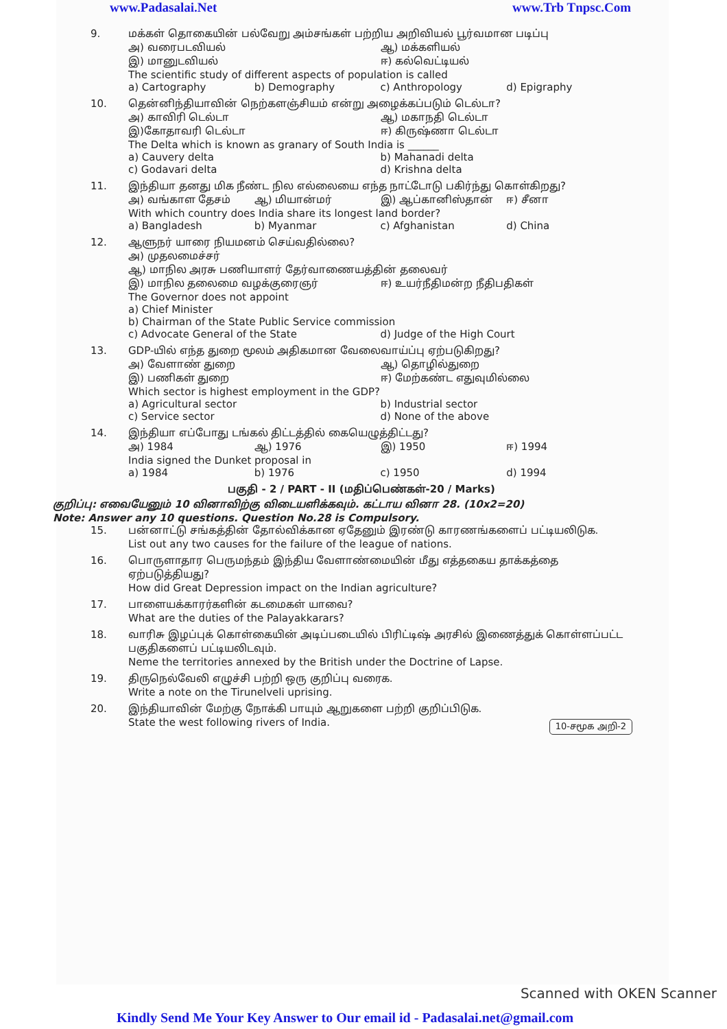www.Padasalai.Net www.Trb Tnpsc.Com
9. மக்கள் தொகையின் பல்வேறு அம்சங்கள் பற்றிய அறிவியல் பூர்வமான படிப்பு
அ) வரைபடவியல் ஆ) மக்களியல்
இ) மானுடவியல் ஈ) கல்வெட்டியல்
The scientific study of different aspects of population is called
a) Cartography b) Demography c) Anthropology d) Epigraphy
10. தென்னிந்தியாவின் நெற்களஞ்சியம் என்று அழைக்கப்படும் டெல்டா?
அ) காவிரி டெல்டா ஆ) மகாநதி டெல்டா
இ)கோதாவரி டெல்டா ஈ) கிருஷ்ணா டெல்டா
The Delta which is known as granary of South India is ______
a) Cauvery delta b) Mahanadi delta
c) Godavari delta d) Krishna delta
11. இந்தியா தனது மிக நீண்ட நில எல்லையை எந்த நாட்டோடு பகிர்ந்து கொள்கிறது?
அ) வங்காள தேசம் ஆ) மியான்மர் இ) ஆப்கானிஸ்தான் ஈ) சீனா
With which country does India share its longest land border?
a) Bangladesh b) Myanmar c) Afghanistan d) China
12. ஆளுநர் யாரை நியமனம் செய்வதில்லை?
அ) முதலமைச்சர்
ஆ) மாநில அரசு பணியாளர் தேர்வாணையத்தின் தலைவர்
இ) மாநில தலைமை வழக்குரைஞர் ஈ) உயர்நீதிமன்ற நீதிபதிகள்
The Governor does not appoint
a) Chief Minister
b) Chairman of the State Public Service commission
c) Advocate General of the State d) Judge of the High Court
13. GDP-யில் எந்த துறை மூலம் அதிகமான வேலைவாய்ப்பு ஏற்படுகிறது?
அ) வேளாண் துறை ஆ) தொழில்துறை
இ) பணிகள் துறை ஈ) மேற்கண்ட எதுவுமில்லை
Which sector is highest employment in the GDP?
a) Agricultural sector b) Industrial sector
c) Service sector d) None of the above
14. இந்தியா எப்போது டங்கல் திட்டத்தில் கையெழுத்திட்டது?
அ) 1984 ஆ) 1976 இ) 1950 ஈ) 1994
India signed the Dunket proposal in
a) 1984 b) 1976 c) 1950 d) 1994
பகுதி - 2 / PART - II (மதிப்பெண்கள்-20 / Marks)
குறிப்பு: எவையேனும் 10 வினாவிற்கு விடையளிக்கவும். கட்டாய வினா 28. (10x2=20)
Note: Answer any 10 questions. Question No.28 is Compulsory.
15. பன்னாட்டு சங்கத்தின் தோல்விக்கான ஏதேனும் இரண்டு காரணங்களைப் பட்டியலிடுக.
List out any two causes for the failure of the league of nations.
16. பொருளாதார பெருமந்தம் இந்திய வேளாண்மையின் மீது எத்தகைய தாக்கத்தை ஏற்படுத்தியது?
How did Great Depression impact on the Indian agriculture?
17. பாளையக்காரர்களின் கடமைகள் யாவை?
What are the duties of the Palayakkarars?
18. வாரிசு இழப்புக் கொள்கையின் அடிப்படையில் பிரிட்டிஷ் அரசில் இணைத்துக் கொள்ளப்பட்ட பகுதிகளைப் பட்டியலிடவும்.
Neme the territories annexed by the British under the Doctrine of Lapse.
19. திருநெல்வேலி எழுச்சி பற்றி ஒரு குறிப்பு வரைக.
Write a note on the Tirunelveli uprising.
20. இந்தியாவின் மேற்கு நோக்கி பாயும் ஆறுகளை பற்றி குறிப்பிடுக.
State the west following rivers of India.
10-சமூக அறி-2
Scanned with OKEN Scanner
Kindly Send Me Your Key Answer to Our email id - Padasalai.net@gmail.com